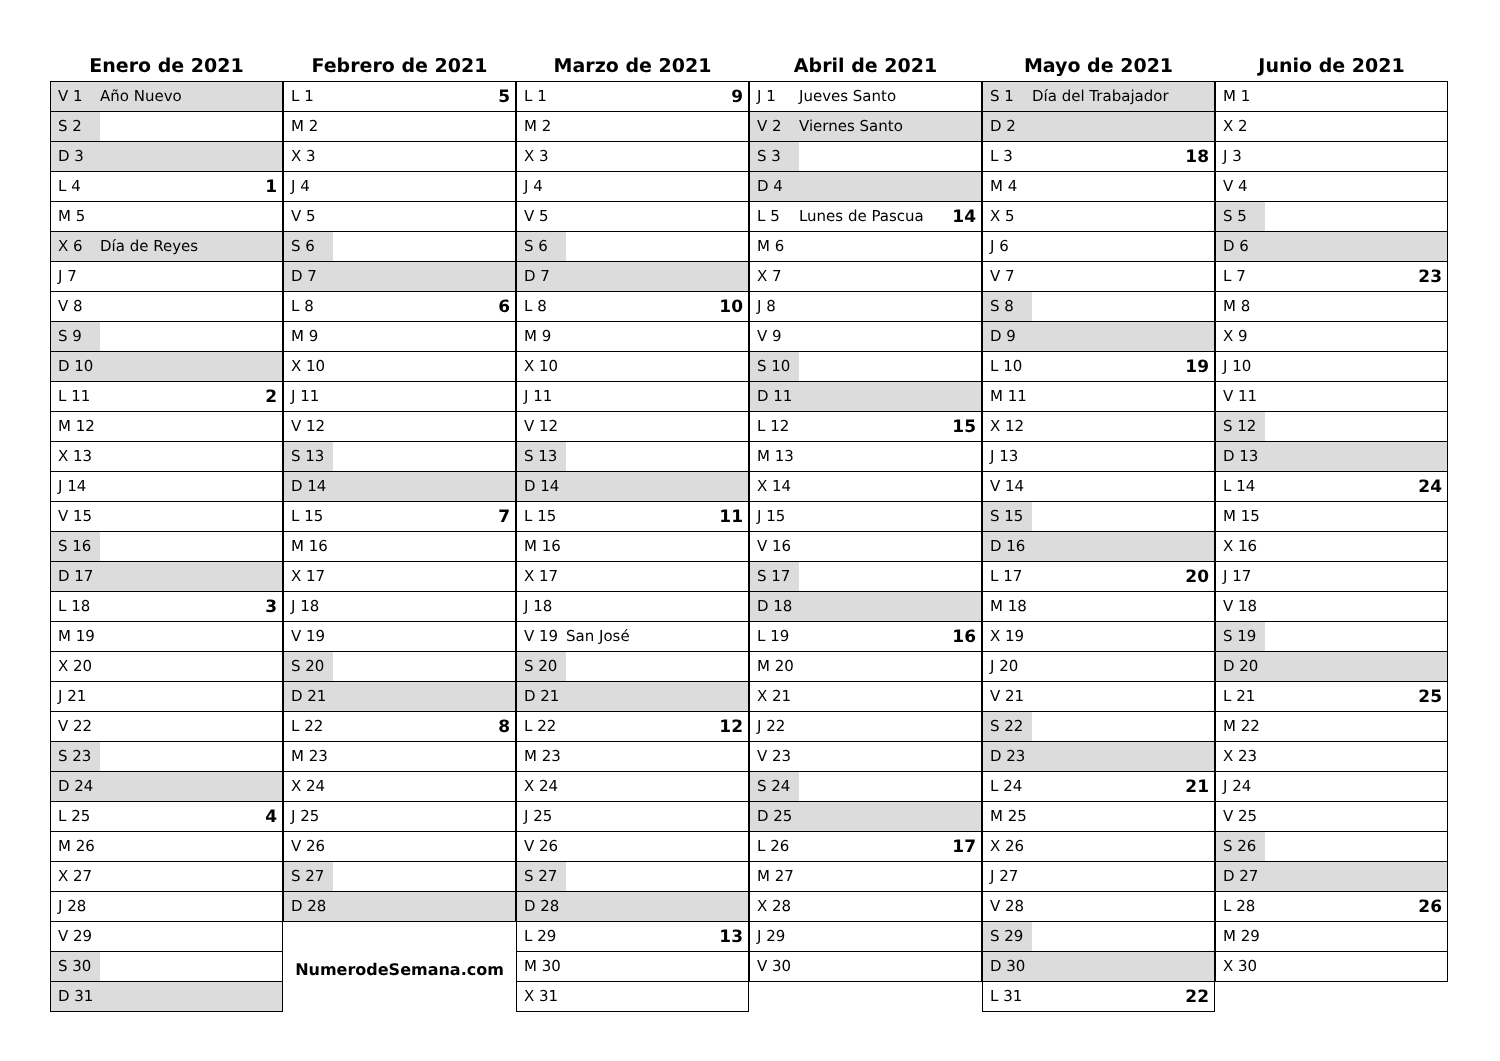Enero de 2021
V 1 Año Nuevo
S 2
D 3
L 4 1
M 5
X 6 Día de Reyes
J 7
V 8
S 9
D 10
L 11 2
M 12
X 13
J 14
V 15
S 16
D 17
L 18 3
M 19
X 20
J 21
V 22
S 23
D 24
L 25 4
M 26
X 27
J 28
V 29
S 30
D 31
Febrero de 2021
L 1 5
M 2
X 3
J 4
V 5
S 6
D 7
L 8 6
M 9
X 10
J 11
V 12
S 13
D 14
L 15 7
M 16
X 17
J 18
V 19
S 20
D 21
L 22 8
M 23
X 24
J 25
V 26
S 27
D 28
NumerodeSemana.com
Marzo de 2021
L 1 9
M 2
X 3
J 4
V 5
S 6
D 7
L 8 10
M 9
X 10
J 11
V 12
S 13
D 14
L 15 11
M 16
X 17
J 18
V 19 San José
S 20
D 21
L 22 12
M 23
X 24
J 25
V 26
S 27
D 28
L 29 13
M 30
X 31
Abril de 2021
J 1 Jueves Santo
V 2 Viernes Santo
S 3
D 4
L 5 Lunes de Pascua 14
M 6
X 7
J 8
V 9
S 10
D 11
L 12 15
M 13
X 14
J 15
V 16
S 17
D 18
L 19 16
M 20
X 21
J 22
V 23
S 24
D 25
L 26 17
M 27
X 28
J 29
V 30
Mayo de 2021
S 1 Día del Trabajador
D 2
L 3 18
M 4
X 5
J 6
V 7
S 8
D 9
L 10 19
M 11
X 12
J 13
V 14
S 15
D 16
L 17 20
M 18
X 19
J 20
V 21
S 22
D 23
L 24 21
M 25
X 26
J 27
V 28
S 29
D 30
L 31 22
Junio de 2021
M 1
X 2
J 3
V 4
S 5
D 6
L 7 23
M 8
X 9
J 10
V 11
S 12
D 13
L 14 24
M 15
X 16
J 17
V 18
S 19
D 20
L 21 25
M 22
X 23
J 24
V 25
S 26
D 27
L 28 26
M 29
X 30